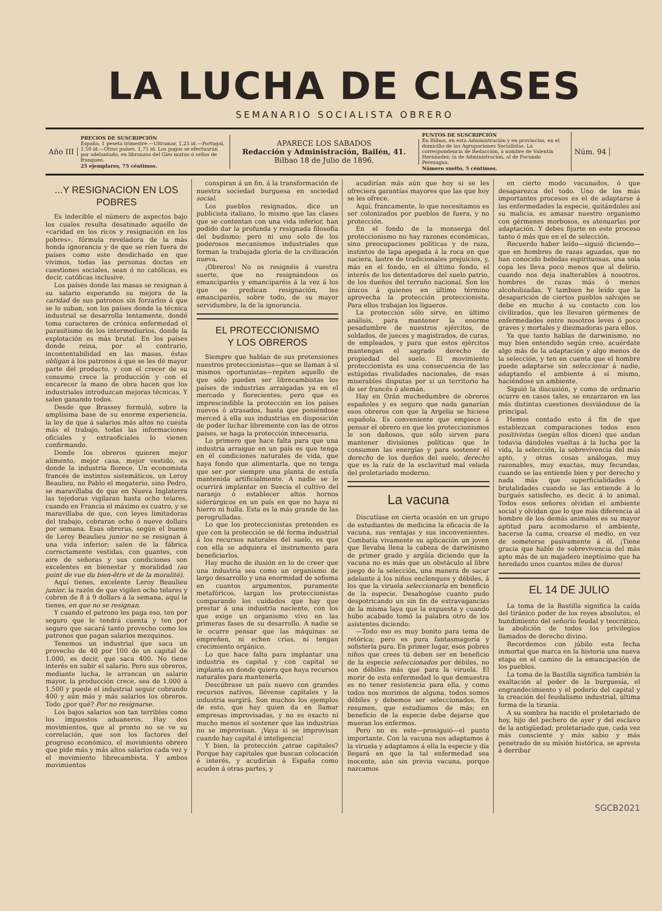LA LUCHA DE CLASES
SEMANARIO SOCIALISTA OBRERO
Año III
PRECIOS DE SUSCRIPCIÓN
España, 1 peseta trimestre.—Ultramar, 1,25 id.—Portugal, 1,50 id.—Otros países, 1,75 id. Los pagos se efectuarán por adelantado, en libranzas del Giro mutuo ó sellos de franqueo.
25 ejemplares, 75 céntimos.
APARECE LOS SABADOS
Redacción y Administración, Bailén, 41.
Bilbao 18 de Julio de 1896.
PUNTOS DE SUSCRIPCIÓN
En Bilbao, en esta Administración y en provincias, en el domicilio de las Agrupaciones Socialistas. La correspondencia de Redacción, á nombre de Valentín Hernández; la de Administración, al de Facundo Perezagua.
Número suelto, 5 céntimos.
Núm. 94
...Y RESIGNACION EN LOS POBRES
Es indecible el número de aspectos bajo los cuales resulta desatinado aquello de «caridad en los ricos y resignación en los pobres», fórmula reveladora de la más honda ignorancia y de que se ríen fuera de países como este desdichado en que vivimos, todas las personas doctas en cuestiones sociales, sean ó no católicas, es decir, católicas inclusive.
Los países donde las masas se resignan á su salario esperando su mejora de la caridad de sus patronos sin forzarlos á que se lo suban, son los países donde la técnica industrial se desarrolla lentamente, dondé toma caracteres de crónica enfermedad el parasitismo de los intermediarios, donde la explotación es más brutal. En los países donde reina, por el contrario, incontentabilidad en las masas, éstas obligan á los patronos á que se les dé mayor parte del producto, y con el crecer de su consumo crece la producción y con el encarecer la mano de obra hacen que los industriales introduzcan mejoras técnicas. Y salen ganando todos.
Desde que Brassey formuló, sobre la amplísima base de su enorme experiencia, la ley de que á salarios más altos no cuesta más el trabajo, todas las informaciones oficiales y extraoficiales lo vienen confirmando.
Donde los obreros quieren mejor alimento, mejor casa, mejor vestido, es donde la industria florece. Un economista francés de instintos sistemáticos, un Leroy Beaulieu, no Pablo el megaterio, sino Pedro, se maravillaba de que en Nueva Inglaterra las tejedoras vigilaran hasta ocho telares, cuando en Francia el máximo es cuatro, y se maravillaba de que, con leyes limitadoras del trabajo, cobraran ocho ó nueve dollars por semana. Esas obreras, según el bueno de Leroy Beaulieu junior no se resignan á una vida inferior; salen de la fábrica correctamente vestidas, con guantes, con aire de señoras y sus condiciones son excelentes en bienestar y moralidad (au point de vue du bien-être et de la moralité).
Aquí tienes, excelente Leroy Beaulieu junior, la razón de que vigilen ocho telares y cobren de 8 á 9 dollars á la semana, aquí la tienes, en que no se resignan.
Y cuando el patrono les paga eso, ten por seguro que le tendrá cuenta y ten por seguro que sacará tanto provecho como los patronos que pagan salarios mezquinos.
Tenemos un industrial que saca un provecho de 40 por 100 de un capital de 1.000, es decir, que saca 400. No tiene interés en subir el salario. Pero sus obreros, mediante lucha, le arrancan un salario mayor, la producción crece, sea de 1.000 á 1.500 y puede el industrial seguir cobrando 400 y aún más y más salarios los obreros. Todo ¿por qué? Por no resignarse.
Los bajos salarios son tan terribles como los impuestos aduaneros. Hay dos movimientos, que al pronto no se ve su correlación, que son los factores del progreso económico, el movimiento obrero que pide más y más altos salarios cada vez y el movimiento librecambista. Y ambos movimientos
conspiran á un fin, á la transformación de nuestra sociedad burguesa en sociedad social.
Los pueblos resignados, dice un publicista italiano, lo mismo que las clases que se contentan con una vida inferior, han podido dar la profunda y resignada filosofía del budismo; pero ni uno solo de los poderosos mecanismos industriales que forman la trabajada gloria de la civilización nueva.
¡Obreros! No os resignéis á vuestra suerte, que no resignándoos os emanciparéis y emanciparéis á la vez á los que os predican resignación, les emanciparéis, sobre todo, de su mayor servidumbre, la de la ignorancia.
EL PROTECCIONISMO
Y LOS OBREROS
Siempre que hablan de sus pretensiones nuestros proteccionistas—que se llaman á sí mismos oportunistas—repiten aquello de que sólo pueden ser librecambistas los países de industrias arraigadas ya en el mercado y florecientes; pero que es imprescindible la protección en los países nuevos ó atrasados, hasta que poniéndose merced á ella sus industrias en disposición de poder luchar libremente con las de otros países, se haga la protección innecesaria.
Lo primero que hace falta para que una industria arraigue en un país es que tenga en él condiciones naturales de vida, que haya fondo que alimentarla, que no tenga que ser por siempre una planta de estufa mantenida artificialmente. A nadie se le ocurrirá implantar en Suecia el cultivo del naranjo ó establecer altos hornos siderúrgicos en un país en que no haya ni hierro ni hulla. Esta es la más grande de las perogrulladas.
Lo que los proteccionistas pretenden es que con la protección se dé forma industrial á los recursos naturales del suelo, es que con ella se adquiera el instrumento para beneficiarlos.
Hay mucho de ilusión en lo de creer que una industria sea como un organismo de largo desarrollo y una enormidad de sofisma en cuantos argumentos, puramente metafóricos, largan los proteccionistas comparando los cuidados que hay que prestar á una industria naciente, con los que exige un organismo vivo en las primeras fases de su desarrollo. A nadie se le ocurre pensar que las máquinas se empreñen, ni echen crías, ni tengan crecimiento orgánico.
Lo que hace falta para implantar una industria es capital y con capital se implanta en donde quiera que haya recursos naturales para mantenerla.
Descúbrase un país nuevo con grandes recursos nativos, llévense capitales y la industria surgirá. Son muchos los ejemplos de esto, que hay quien da en llamar empresas improvisadas, y no es exacto ni mucho menos el sostener que las industrias no se improvisan. ¡Vaya si se improvisan cuando hay capital é inteligencia!
Y bien, la protección ¿atrae capitales? Porque hay capitales que buscan colocación é interés, y acudirían á España como acuden á otras partes, y
acudirían más aún que hoy si se les ofreciera garantías mayores que las que hoy se les ofrece.
Aquí, francamente, lo que necesitamos es ser colonizados por pueblos de fuera, y no protección.
En el fondo de la monserga del proteccionismo no hay razones económicas, sino preocupaciones políticas y de raza, instintos de lapa apegada á la roca en que naciera, lastre de tradicionales prejuicios, y, más en el fondo, en el último fondo, el interés de los detentadores del suelo patrio, de los dueños del terruño nacional. Son los únicos á quienes en último término aprovecha la protección proteccionista. Para ellos trabajan los ligueros.
La protección sólo sirve, en último análisis, para mantener la enorme pesadumbre de nuestros ejércitos, de soldados, de jueces y magistrados, de curas, de empleados, y para que estos ejércitos mantengan el sagrado derecho de propiedad del suelo. El movimiento proteccionista es una consecuencia de las estúpidas rivalidades nacionales, de esas miserables disputas por si un territorio ha de ser francés ó alemán.
Hay en Orán muchedumbre de obreros españoles y es seguro que nada ganarían esos obreros con que la Argelia se hiciese española. Es conveniente que empiece á pensar el obrero en que los proteccionismos le son dañosos, que sólo sirven para mantener divisiones políticas que le consumen las energías y para sostener el derecho de los dueños del suelo, derecho que es la raíz de la esclavitud mal velada del proletariado moderno.
La vacuna
Discutíase en cierta ocasión en un grupo de estudiantes de medicina la eficacia de la vacuna, sus ventajas y sus inconvenientes. Combatía vivamente su aplicación un joven que llevaba llena la cabeza de darwinismo de primer grado y argüía diciendo que la vacuna no es más que un obstáculo al libre juego de la selección, una manera de sacar adelante á los niños enclenques y débiles, á los que la viruela seleccionaría en beneficio de la especie. Desahogóse cuanto pudo despotricando un sin fin de extravagancias de la misma laya que la expuesta y cuando hubo acabado tomó la palabra otro de los asistentes diciendo:
—Todo eso es muy bonito para tema de retórica; pero es pura fantasmagoría y sofistería pura. En primer lugar, esos pobres niños que crees tú deben ser en beneficio de la especie seleccionados por débiles, no son débiles más que para la viruela. El morir de esta enfermedad lo que demuestra es no tener resistencia para ella, y como todos nos morimos de alguna, todos somos débiles y debemos ser seleccionados. En resumen, que estudiamos de más; en beneficio de la especie debe dejarse que mueran los enfermos.
Pero no es este—prosiguió—el punto importante. Con la vacuna nos adaptamos á la viruela y adaptamos á ella la especie y día llegará en que la tal enfermedad sea inocente, aún sin previa vacuna, porque nazcamos
en cierto modo vacunados, ó que desaparezca del todo. Uno de los más importantes procesos es el de adaptarse á las enfermedades la especie, quitándoles así su malicia, es amasar nuestro organismo con gérmenes morbosos, es atenuarlas por adaptación. Y debes fijarte en este proceso tanto ó más que en el de selección.
Recuerdo haber leído—siguió diciendo—que en hombres de razas aguadas, que no han conocido bebidas espirituosas, una sola copa les lleva poco menos que al delirio, cuando nos deja inalterables á nosotros, hombres de razas más ó menos alcoholizadas. Y tambien he leído que la desaparición de ciertos pueblos salvajes se debe en mucho á su contacto con los civilizados, que les llevaron gérmenes de enfermedades entre nosotros leves ó poco graves y mortales y diezmadoras para ellos.
Ya que tanto hablas de darwinismo, no muy bien entendido según creo, acuérdate algo más de la adaptación y algo menos de la selección, y ten en cuenta que el hombre puede adaptarse sin seleccionar á nadie, adaptando el ambiente á sí mismo, haciéndose un ambiente.
Siguió la discusión, y como de ordinario ocurre en casos tales, se enzarzaron en las más distintas cuestiones desviándose de la principal.
Hemos contado esto á fin de que establezcan comparaciones todos esos positivistas (según ellos dicen) que andan todavia dándoles vueltas á la lucha por la vida, la selección, la sobrevivencia del más apto, y otras cosas análogas, muy razonables, muy exactas, muy fecundas, cuando se las entiende bien y por derecho y nada más que superficialidades ó brutalidades cuando se las entiende á lo burgués satisfecho, es decir, á lo animal. Todos esos señores olvidan el ambiente social y olvidan que lo que más diferencia al hombre de los demás animales es su mayor aptitud para acomodarse el ambiente, hacerse la cama, crearse el medio, en vez de someterse pasivamente á él. ¡Tiene gracia que hable de sobrevivencia del más apto más de un majadero ineptísimo que ha heredado unos cuantos miles de duros!
EL 14 DE JULIO
La toma de la Bastilla significa la caída del tiránico poder de los reyes absolutos, el hundimiento del señorío feudal y teocrático, la abolición de todos los privilegios llamados de derecho divino.
Recordemos con júbilo esta fecha inmortal que marca en la historia una nueva etapa en el camino de la emancipación de los pueblos.
La toma de la Bastilla significa también la exaltación al poder de la burguesía, el engrandecimiento y el poderío del capital y la creación del feudalismo industrial, última forma de la tiranía.
A su sombra ha nacido el proletariado de hoy, hijo del pechero de ayer y del esclavo de la antigüedad; proletariado que, cada vez más consciente y más sabio y más penetrado de su misión histórica, se apresta á derribar
SGCB2021